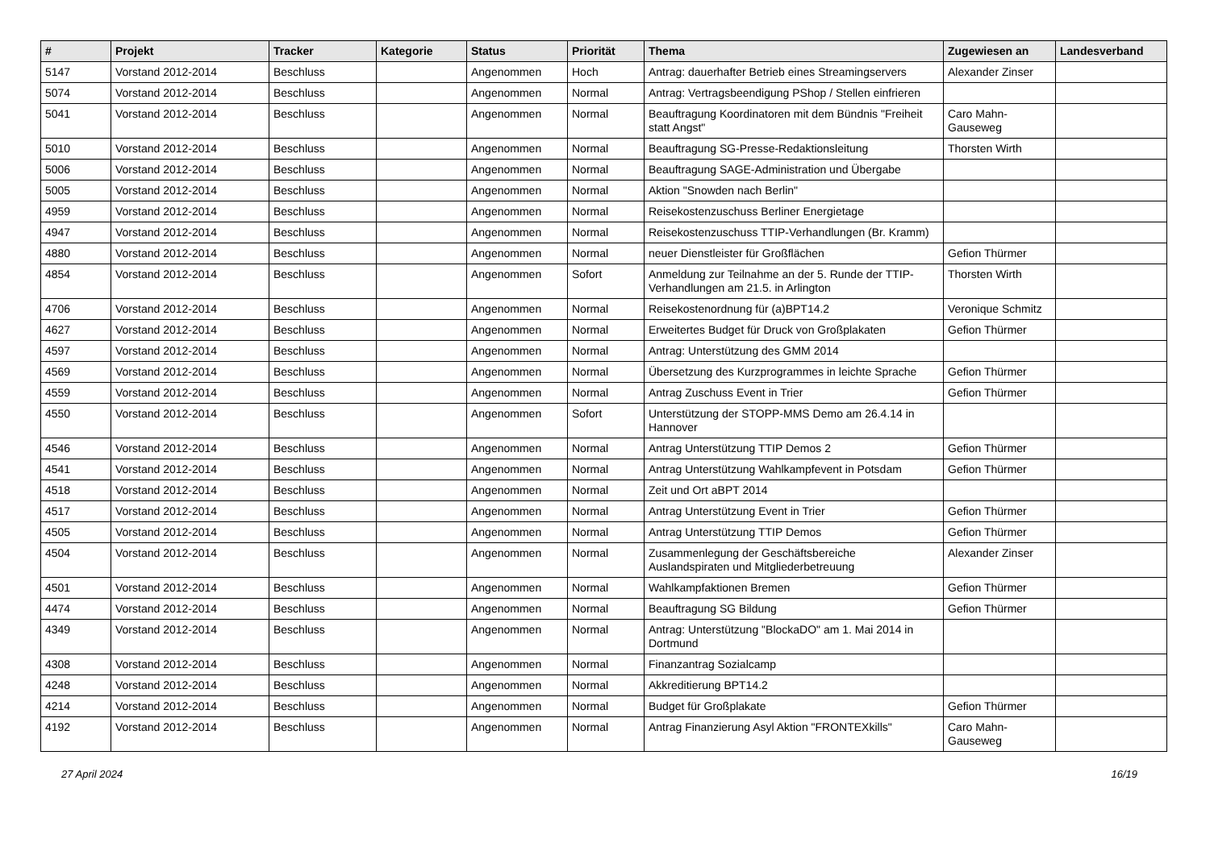| # | Projekt | Tracker | Kategorie | Status | Priorität | Thema | Zugewiesen an | Landesverband |
| --- | --- | --- | --- | --- | --- | --- | --- | --- |
| 5147 | Vorstand 2012-2014 | Beschluss | | Angenommen | Hoch | Antrag: dauerhafter Betrieb eines Streamingservers | Alexander Zinser | |
| 5074 | Vorstand 2012-2014 | Beschluss | | Angenommen | Normal | Antrag: Vertragsbeendigung PShop / Stellen einfrieren | | |
| 5041 | Vorstand 2012-2014 | Beschluss | | Angenommen | Normal | Beauftragung Koordinatoren mit dem Bündnis "Freiheit statt Angst" | Caro Mahn-Gauseweg | |
| 5010 | Vorstand 2012-2014 | Beschluss | | Angenommen | Normal | Beauftragung SG-Presse-Redaktionsleitung | Thorsten Wirth | |
| 5006 | Vorstand 2012-2014 | Beschluss | | Angenommen | Normal | Beauftragung SAGE-Administration und Übergabe | | |
| 5005 | Vorstand 2012-2014 | Beschluss | | Angenommen | Normal | Aktion "Snowden nach Berlin" | | |
| 4959 | Vorstand 2012-2014 | Beschluss | | Angenommen | Normal | Reisekostenzuschuss Berliner Energietage | | |
| 4947 | Vorstand 2012-2014 | Beschluss | | Angenommen | Normal | Reisekostenzuschuss TTIP-Verhandlungen (Br. Kramm) | | |
| 4880 | Vorstand 2012-2014 | Beschluss | | Angenommen | Normal | neuer Dienstleister für Großflächen | Gefion Thürmer | |
| 4854 | Vorstand 2012-2014 | Beschluss | | Angenommen | Sofort | Anmeldung zur Teilnahme an der 5. Runde der TTIP-Verhandlungen am 21.5. in Arlington | Thorsten Wirth | |
| 4706 | Vorstand 2012-2014 | Beschluss | | Angenommen | Normal | Reisekostenordnung für (a)BPT14.2 | Veronique Schmitz | |
| 4627 | Vorstand 2012-2014 | Beschluss | | Angenommen | Normal | Erweitertes Budget für Druck von Großplakaten | Gefion Thürmer | |
| 4597 | Vorstand 2012-2014 | Beschluss | | Angenommen | Normal | Antrag: Unterstützung des GMM 2014 | | |
| 4569 | Vorstand 2012-2014 | Beschluss | | Angenommen | Normal | Übersetzung des Kurzprogrammes in leichte Sprache | Gefion Thürmer | |
| 4559 | Vorstand 2012-2014 | Beschluss | | Angenommen | Normal | Antrag Zuschuss Event in Trier | Gefion Thürmer | |
| 4550 | Vorstand 2012-2014 | Beschluss | | Angenommen | Sofort | Unterstützung der STOPP-MMS Demo am 26.4.14 in Hannover | | |
| 4546 | Vorstand 2012-2014 | Beschluss | | Angenommen | Normal | Antrag Unterstützung TTIP Demos 2 | Gefion Thürmer | |
| 4541 | Vorstand 2012-2014 | Beschluss | | Angenommen | Normal | Antrag Unterstützung Wahlkampfevent in Potsdam | Gefion Thürmer | |
| 4518 | Vorstand 2012-2014 | Beschluss | | Angenommen | Normal | Zeit und Ort aBPT 2014 | | |
| 4517 | Vorstand 2012-2014 | Beschluss | | Angenommen | Normal | Antrag Unterstützung Event in Trier | Gefion Thürmer | |
| 4505 | Vorstand 2012-2014 | Beschluss | | Angenommen | Normal | Antrag Unterstützung TTIP Demos | Gefion Thürmer | |
| 4504 | Vorstand 2012-2014 | Beschluss | | Angenommen | Normal | Zusammenlegung der Geschäftsbereiche Auslandspiraten und Mitgliederbetreuung | Alexander Zinser | |
| 4501 | Vorstand 2012-2014 | Beschluss | | Angenommen | Normal | Wahlkampfaktionen Bremen | Gefion Thürmer | |
| 4474 | Vorstand 2012-2014 | Beschluss | | Angenommen | Normal | Beauftragung SG Bildung | Gefion Thürmer | |
| 4349 | Vorstand 2012-2014 | Beschluss | | Angenommen | Normal | Antrag: Unterstützung "BlockaDO" am 1. Mai 2014 in Dortmund | | |
| 4308 | Vorstand 2012-2014 | Beschluss | | Angenommen | Normal | Finanzantrag Sozialcamp | | |
| 4248 | Vorstand 2012-2014 | Beschluss | | Angenommen | Normal | Akkreditierung BPT14.2 | | |
| 4214 | Vorstand 2012-2014 | Beschluss | | Angenommen | Normal | Budget für Großplakate | Gefion Thürmer | |
| 4192 | Vorstand 2012-2014 | Beschluss | | Angenommen | Normal | Antrag Finanzierung Asyl Aktion "FRONTEXkills" | Caro Mahn-Gauseweg | |
27 April 2024 16/19